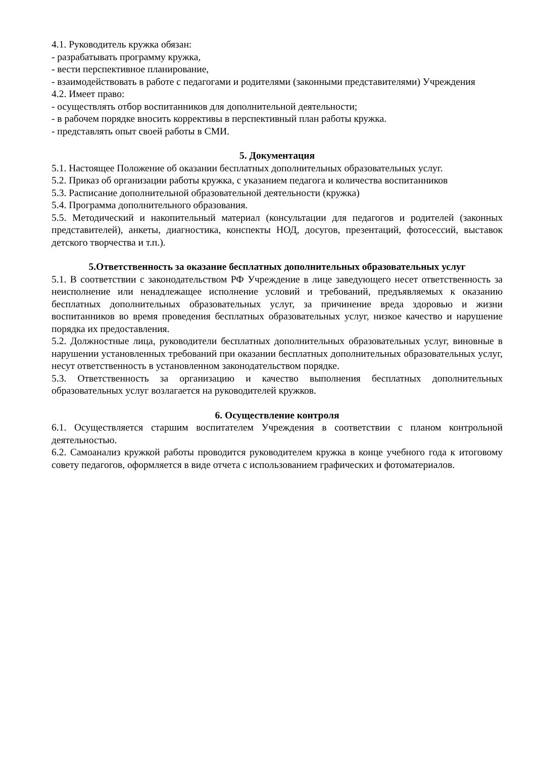4.1. Руководитель кружка обязан:
- разрабатывать программу кружка,
- вести перспективное планирование,
- взаимодействовать в работе с педагогами и родителями (законными представителями) Учреждения
4.2. Имеет право:
- осуществлять отбор воспитанников для дополнительной деятельности;
- в рабочем порядке вносить коррективы в перспективный план работы кружка.
- представлять опыт своей работы в СМИ.
5. Документация
5.1. Настоящее Положение об оказании бесплатных дополнительных образовательных услуг.
5.2. Приказ об организации работы кружка, с указанием педагога и количества воспитанников
5.3. Расписание дополнительной образовательной деятельности (кружка)
5.4. Программа дополнительного образования.
5.5. Методический и накопительный материал (консультации для педагогов и родителей (законных представителей), анкеты, диагностика, конспекты НОД, досугов, презентаций, фотосессий, выставок детского творчества и т.п.).
5.Ответственность за оказание бесплатных дополнительных образовательных услуг
5.1. В соответствии с законодательством РФ Учреждение в лице заведующего несет ответственность за неисполнение или ненадлежащее исполнение условий и требований, предъявляемых к оказанию бесплатных дополнительных образовательных услуг, за причинение вреда здоровью и жизни воспитанников во время проведения бесплатных образовательных услуг, низкое качество и нарушение порядка их предоставления.
5.2. Должностные лица, руководители бесплатных дополнительных образовательных услуг, виновные в нарушении установленных требований при оказании бесплатных дополнительных образовательных услуг, несут ответственность в установленном законодательством порядке.
5.3. Ответственность за организацию и качество выполнения бесплатных дополнительных образовательных услуг возлагается на руководителей кружков.
6. Осуществление контроля
6.1. Осуществляется старшим воспитателем Учреждения в соответствии с планом контрольной деятельностью.
6.2. Самоанализ кружкой работы проводится руководителем кружка в конце учебного года к итоговому совету педагогов, оформляется в виде отчета с использованием графических и фотоматериалов.